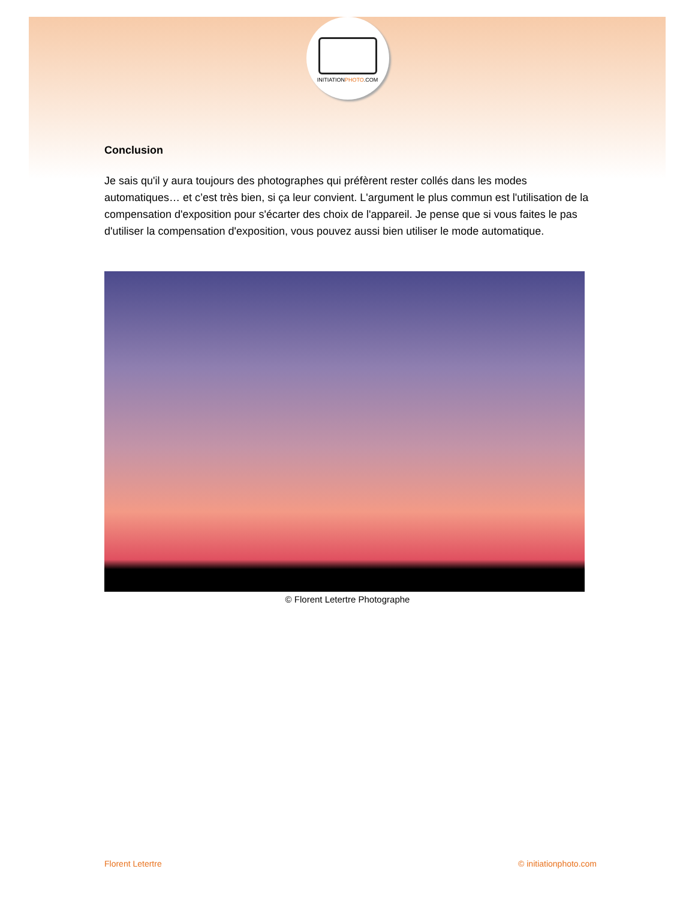INITIATIONPHOTO.COM
Conclusion
Je sais qu'il y aura toujours des photographes qui préfèrent rester collés dans les modes automatiques… et c’est très bien, si ça leur convient. L'argument le plus commun est l'utilisation de la compensation d'exposition pour s'écarter des choix de l'appareil. Je pense que si vous faites le pas d'utiliser la compensation d'exposition, vous pouvez aussi bien utiliser le mode automatique.
© Florent Letertre Photographe
Florent Letertre © initiationphoto.com